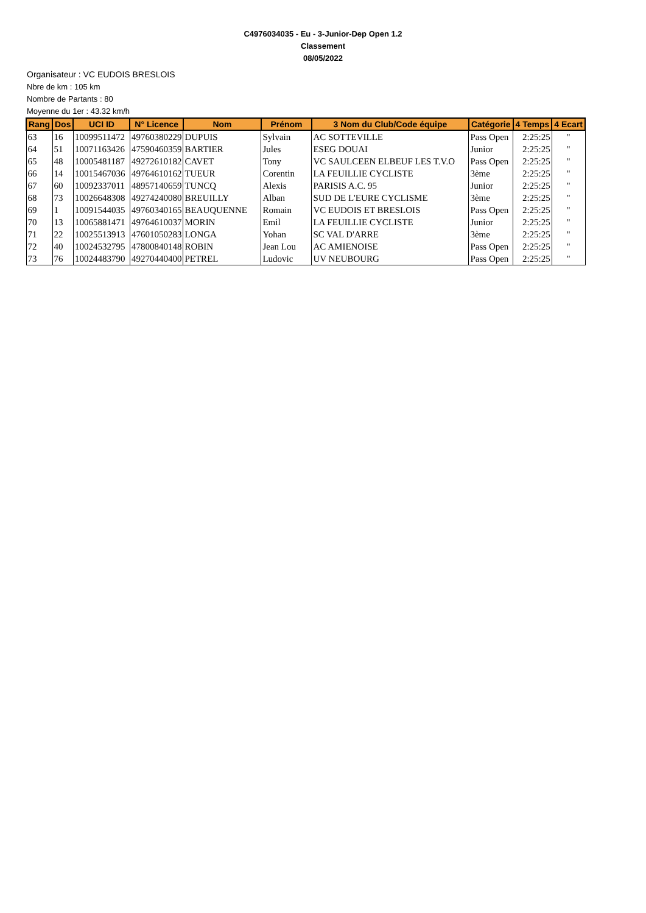C4976034035 - Eu - 3-Junior-Dep Open 1.2
Classement
08/05/2022
Organisateur : VC EUDOIS BRESLOIS
Nbre de km : 105 km
Nombre de Partants : 80
Moyenne du 1er : 43.32 km/h
| Rang | Dos | UCI ID | N° Licence | Nom | Prénom | 3 Nom du Club/Code équipe | Catégorie | 4 Temps | 4 Ecart |
| --- | --- | --- | --- | --- | --- | --- | --- | --- | --- |
| 63 | 16 | 10099511472 | 49760380229 | DUPUIS | Sylvain | AC SOTTEVILLE | Pass Open | 2:25:25 | " |
| 64 | 51 | 10071163426 | 47590460359 | BARTIER | Jules | ESEG DOUAI | Junior | 2:25:25 | " |
| 65 | 48 | 10005481187 | 49272610182 | CAVET | Tony | VC SAULCEEN ELBEUF LES T.V.O | Pass Open | 2:25:25 | " |
| 66 | 14 | 10015467036 | 49764610162 | TUEUR | Corentin | LA FEUILLIE CYCLISTE | 3ème | 2:25:25 | " |
| 67 | 60 | 10092337011 | 48957140659 | TUNCQ | Alexis | PARISIS A.C. 95 | Junior | 2:25:25 | " |
| 68 | 73 | 10026648308 | 49274240080 | BREUILLY | Alban | SUD DE L'EURE CYCLISME | 3ème | 2:25:25 | " |
| 69 | 1 | 10091544035 | 49760340165 | BEAUQUENNE | Romain | VC EUDOIS ET BRESLOIS | Pass Open | 2:25:25 | " |
| 70 | 13 | 10065881471 | 49764610037 | MORIN | Emil | LA FEUILLIE CYCLISTE | Junior | 2:25:25 | " |
| 71 | 22 | 10025513913 | 47601050283 | LONGA | Yohan | SC VAL D'ARRE | 3ème | 2:25:25 | " |
| 72 | 40 | 10024532795 | 47800840148 | ROBIN | Jean Lou | AC AMIENOISE | Pass Open | 2:25:25 | " |
| 73 | 76 | 10024483790 | 49270440400 | PETREL | Ludovic | UV NEUBOURG | Pass Open | 2:25:25 | " |